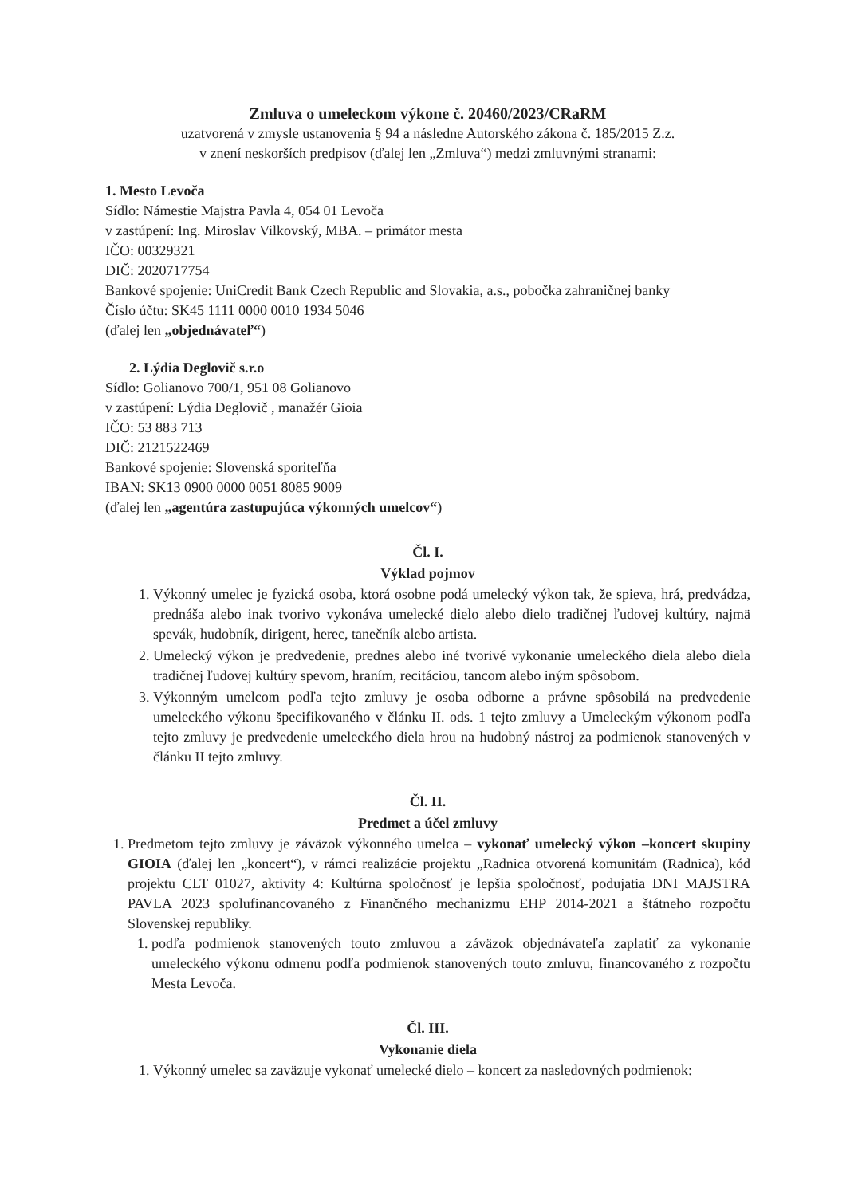Zmluva o umeleckom výkone č. 20460/2023/CRaRM
uzatvorená v zmysle ustanovenia § 94 a následne Autorského zákona č. 185/2015 Z.z.
v znení neskorších predpisov (ďalej len „Zmluva“) medzi zmluvnými stranami:
1. Mesto Levoča
Sídlo: Námestie Majstra Pavla 4, 054 01 Levoča
v zastúpení: Ing. Miroslav Vilkovský, MBA. – primátor mesta
IČO: 00329321
DIČ: 2020717754
Bankové spojenie: UniCredit Bank Czech Republic and Slovakia, a.s., pobočka zahraničnej banky
Číslo účtu: SK45 1111 0000 0010 1934 5046
(ďalej len „objednávateľ“)
2. Lýdia Deglovič s.r.o
Sídlo: Golianovo 700/1, 951 08 Golianovo
v zastúpení: Lýdia Deglovič , manažér Gioia
IČO: 53 883 713
DIČ: 2121522469
Bankové spojenie: Slovenská sporiteľňa
IBAN: SK13 0900 0000 0051 8085 9009
(ďalej len „agentúra zastupujúca výkonných umelcov“)
Čl. I.
Výklad pojmov
1. Výkonný umelec je fyzická osoba, ktorá osobne podá umelecký výkon tak, že spieva, hrá, predvádza, prednáša alebo inak tvorivo vykonáva umelecké dielo alebo dielo tradičnej ľudovej kultúry, najmä spevák, hudobník, dirigent, herec, tanečník alebo artista.
2. Umelecký výkon je predvedenie, prednes alebo iné tvorivé vykonanie umeleckého diela alebo diela tradičnej ľudovej kultúry spevom, hraním, recitáciou, tancom alebo iným spôsobom.
3. Výkonným umelcom podľa tejto zmluvy je osoba odborne a právne spôsobilá na predvedenie umeleckého výkonu špecifikovaného v článku II. ods. 1 tejto zmluvy a Umeleckým výkonom podľa tejto zmluvy je predvedenie umeleckého diela hrou na hudobný nástroj za podmienok stanovených v článku II tejto zmluvy.
Čl. II.
Predmet a účel zmluvy
1. Predmetom tejto zmluvy je záväzok výkonného umelca – vykonať umelecký výkon –koncert skupiny GIOIA (ďalej len „koncert“), v rámci realizácie projektu „Radnica otvorená komunitám (Radnica), kód projektu CLT 01027, aktivity 4: Kultúrna spoločnosť je lepšia spoločnosť, podujatia DNI MAJSTRA PAVLA 2023 spolufinancovaného z Finančného mechanizmu EHP 2014-2021 a štátneho rozpočtu Slovenskej republiky.
1. podľa podmienok stanovených touto zmluvou a záväzok objednávateľa zaplatiť za vykonanie umeleckého výkonu odmenu podľa podmienok stanovených touto zmluvu, financovaného z rozpočtu Mesta Levoča.
Čl. III.
Vykonanie diela
1. Výkonný umelec sa zaväzuje vykonať umelecké dielo – koncert za nasledovných podmienok: